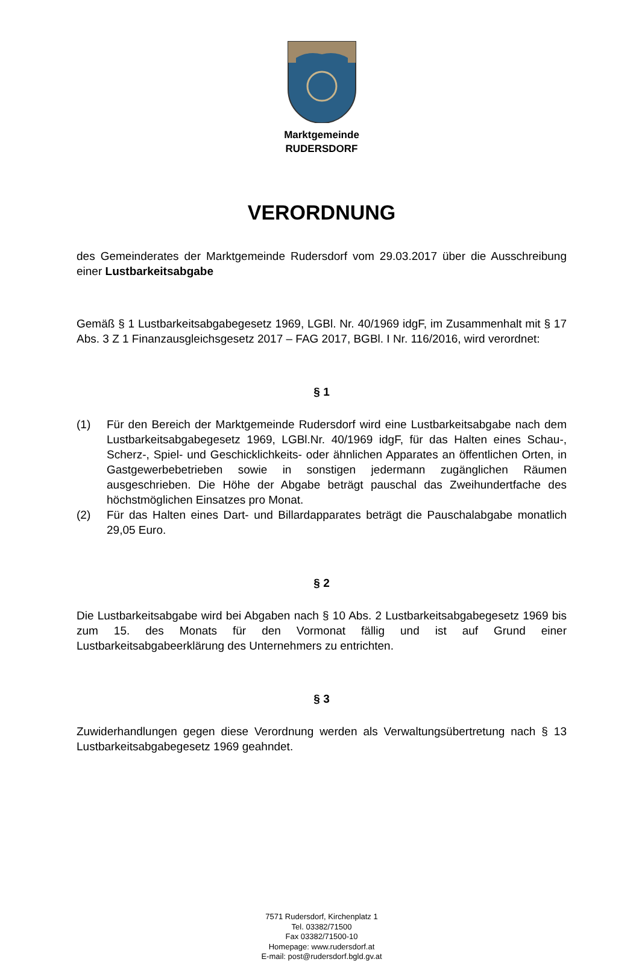Marktgemeinde
RUDERSDORF
VERORDNUNG
des Gemeinderates der Marktgemeinde Rudersdorf vom 29.03.2017 über die Ausschreibung einer Lustbarkeitsabgabe
Gemäß § 1 Lustbarkeitsabgabegesetz 1969, LGBl. Nr. 40/1969 idgF, im Zusammenhalt mit § 17 Abs. 3 Z 1 Finanzausgleichsgesetz 2017 – FAG 2017, BGBl. I Nr. 116/2016, wird verordnet:
§ 1
(1) Für den Bereich der Marktgemeinde Rudersdorf wird eine Lustbarkeitsabgabe nach dem Lustbarkeitsabgabegesetz 1969, LGBl.Nr. 40/1969 idgF, für das Halten eines Schau-, Scherz-, Spiel- und Geschicklichkeits- oder ähnlichen Apparates an öffentlichen Orten, in Gastgewerbebetrieben sowie in sonstigen jedermann zugänglichen Räumen ausgeschrieben. Die Höhe der Abgabe beträgt pauschal das Zweihundertfache des höchstmöglichen Einsatzes pro Monat.
(2) Für das Halten eines Dart- und Billardapparates beträgt die Pauschalabgabe monatlich 29,05 Euro.
§ 2
Die Lustbarkeitsabgabe wird bei Abgaben nach § 10 Abs. 2 Lustbarkeitsabgabegesetz 1969 bis zum 15. des Monats für den Vormonat fällig und ist auf Grund einer Lustbarkeitsabgabeerklärung des Unternehmers zu entrichten.
§ 3
Zuwiderhandlungen gegen diese Verordnung werden als Verwaltungsübertretung nach § 13 Lustbarkeitsabgabegesetz 1969 geahndet.
7571 Rudersdorf, Kirchenplatz 1
Tel. 03382/71500
Fax 03382/71500-10
Homepage: www.rudersdorf.at
E-mail: post@rudersdorf.bgld.gv.at